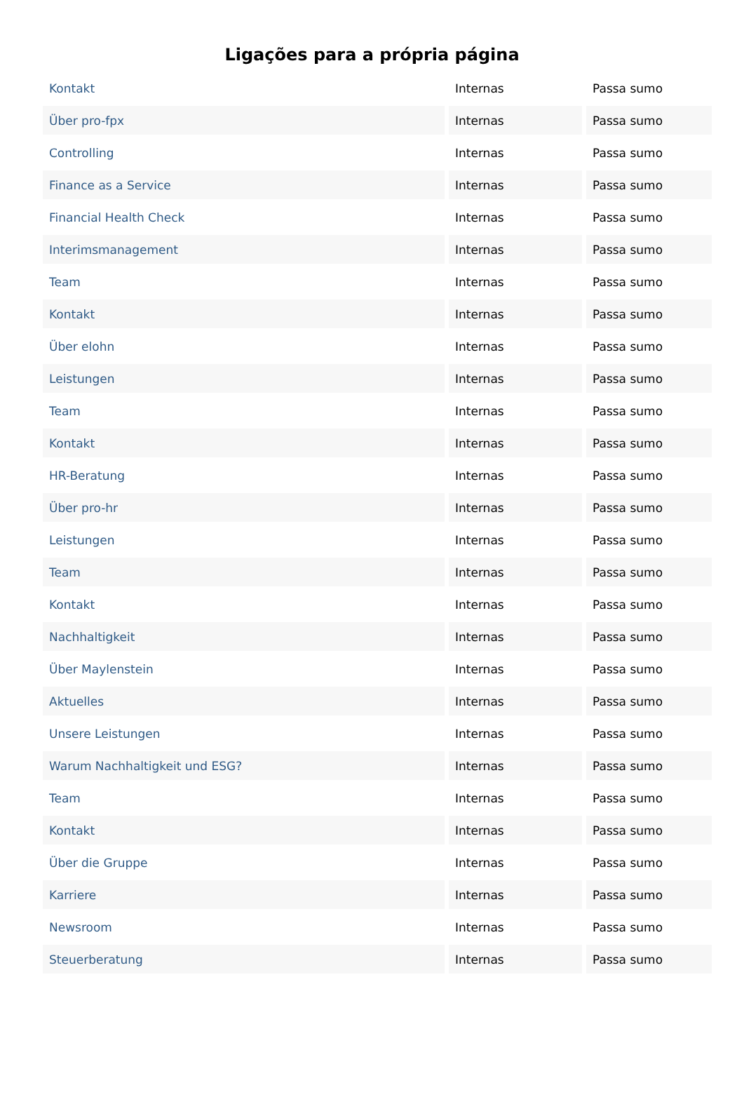Ligações para a própria página
| Kontakt | Internas | Passa sumo |
| Über pro-fpx | Internas | Passa sumo |
| Controlling | Internas | Passa sumo |
| Finance as a Service | Internas | Passa sumo |
| Financial Health Check | Internas | Passa sumo |
| Interimsmanagement | Internas | Passa sumo |
| Team | Internas | Passa sumo |
| Kontakt | Internas | Passa sumo |
| Über elohn | Internas | Passa sumo |
| Leistungen | Internas | Passa sumo |
| Team | Internas | Passa sumo |
| Kontakt | Internas | Passa sumo |
| HR-Beratung | Internas | Passa sumo |
| Über pro-hr | Internas | Passa sumo |
| Leistungen | Internas | Passa sumo |
| Team | Internas | Passa sumo |
| Kontakt | Internas | Passa sumo |
| Nachhaltigkeit | Internas | Passa sumo |
| Über Maylenstein | Internas | Passa sumo |
| Aktuelles | Internas | Passa sumo |
| Unsere Leistungen | Internas | Passa sumo |
| Warum Nachhaltigkeit und ESG? | Internas | Passa sumo |
| Team | Internas | Passa sumo |
| Kontakt | Internas | Passa sumo |
| Über die Gruppe | Internas | Passa sumo |
| Karriere | Internas | Passa sumo |
| Newsroom | Internas | Passa sumo |
| Steuerberatung | Internas | Passa sumo |